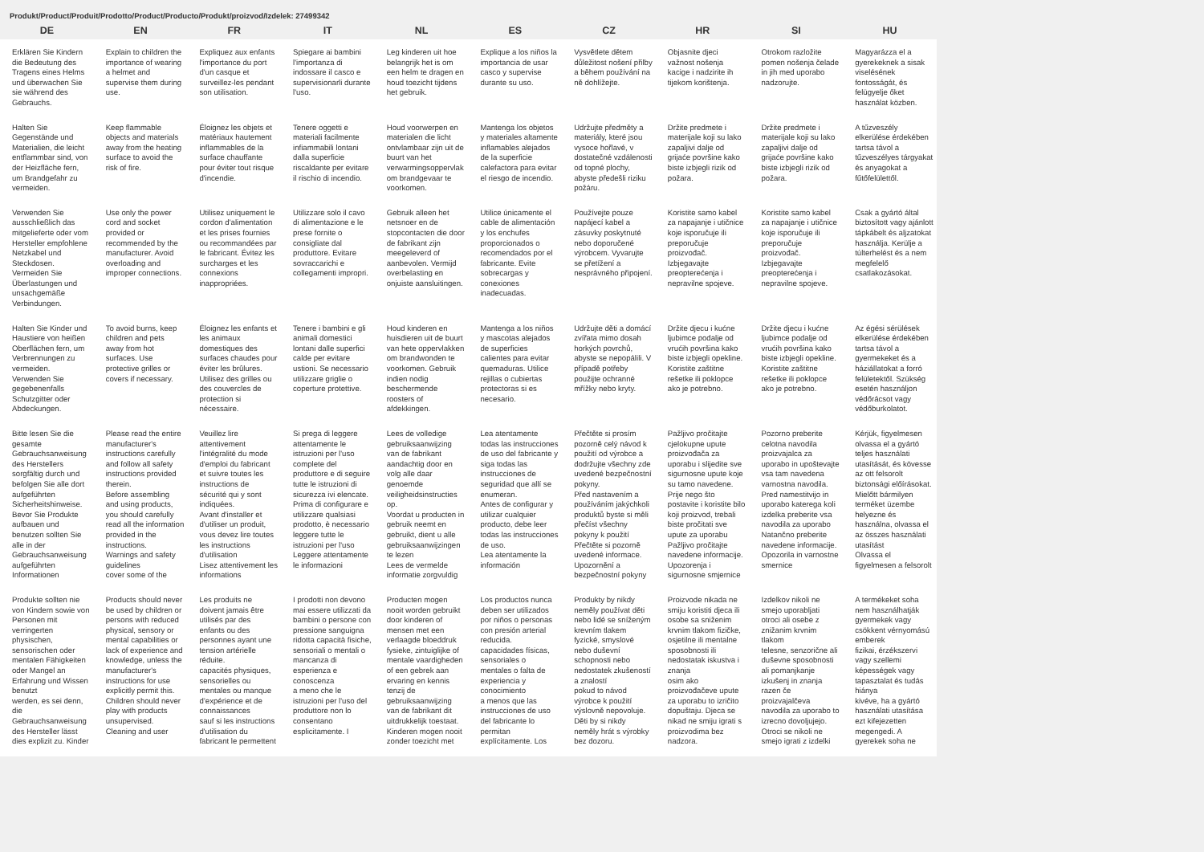Produkt/Product/Produit/Prodotto/Product/Producto/Produkt/proizvod/Izdelek: 27499342
| DE | EN | FR | IT | NL | ES | CZ | HR | SI | HU |
| --- | --- | --- | --- | --- | --- | --- | --- | --- | --- |
| Erklären Sie Kindern die Bedeutung des Tragens eines Helms und überwachen Sie sie während des Gebrauchs. | Explain to children the importance of wearing a helmet and supervise them during use. | Expliquez aux enfants l'importance du port d'un casque et surveillez-les pendant son utilisation. | Spiegare ai bambini l'importanza di indossare il casco e supervisionarli durante l'uso. | Leg kinderen uit hoe belangrijk het is om een helm te dragen en houd toezicht tijdens het gebruik. | Explique a los niños la importancia de usar casco y supervise durante su uso. | Vysvětlete dětem důležitost nošení přilby a během používání na ně dohlížejte. | Objasnite djeci važnost nošenja kacige i nadzirite ih tijekom korištenja. | Otrokom razložite pomen nošenja čelade in jih med uporabo nadzorujte. | Magyarázza el a gyerekeknek a sisak viselésének fontosságát, és felügyelje őket használat közben. |
| Halten Sie Gegenstände und Materialien, die leicht entflammbar sind, von der Heizfläche fern, um Brandgefahr zu vermeiden. | Keep flammable objects and materials away from the heating surface to avoid the risk of fire. | Éloignez les objets et matériaux hautement inflammables de la surface chauffante pour éviter tout risque d'incendie. | Tenere oggetti e materiali facilmente infiammabili lontani dalla superficie riscaldante per evitare il rischio di incendio. | Houd voorwerpen en materialen die licht ontvlambaar zijn uit de buurt van het verwarmingsoppervlak om brandgevaar te voorkomen. | Mantenga los objetos y materiales altamente inflamables alejados de la superficie calefactora para evitar el riesgo de incendio. | Udržujte předměty a materiály, které jsou vysoce hořlavé, v dostatečné vzdálenosti od topné plochy, abyste předešli riziku požáru. | Držite predmete i materijale koji su lako zapaljivi dalje od grijaće površine kako biste izbjegli rizik od požara. | Držite predmete i materijale koji su lako zapaljivi dalje od grijaće površine kako biste izbjegli rizik od požara. | A tűzveszély elkerülése érdekében tartsa távol a tűzveszélyes tárgyakat és anyagokat a fűtőfelülettől. |
| Verwenden Sie ausschließlich das mitgelieferte oder vom Hersteller empfohlene Netzkabel und Steckdosen. Vermeiden Sie Überlastungen und unsachgemäße Verbindungen. | Use only the power cord and socket provided or recommended by the manufacturer. Avoid overloading and improper connections. | Utilisez uniquement le cordon d'alimentation et les prises fournies ou recommandées par le fabricant. Évitez les surcharges et les connexions inappropriées. | Utilizzare solo il cavo di alimentazione e le prese fornite o consigliate dal produttore. Evitare sovraccarichi e collegamenti impropri. | Gebruik alleen het netsnoer en de stopcontacten die door de fabrikant zijn meegeleverd of aanbevolen. Vermijd overbelasting en onjuiste aansluitingen. | Utilice únicamente el cable de alimentación y los enchufes proporcionados o recomendados por el fabricante. Evite sobrecargas y conexiones inadecuadas. | Používejte pouze napájecí kabel a zásuvky poskytnuté nebo doporučené výrobcem. Vyvarujte se přetížení a nesprávného připojení. | Koristite samo kabel za napajanje i utičnice koje isporučuje ili preporučuje proizvođač. Izbjegavajte preopterećenja i nepravilne spojeve. | Koristite samo kabel za napajanje i utičnice koje isporučuje ili preporučuje proizvođač. Izbjegavajte preopterećenja i nepravilne spojeve. | Csak a gyártó által biztosított vagy ajánlott tápkábelt és aljzatokat használja. Kerülje a túlterhelést és a nem megfelelő csatlakozásokat. |
| Halten Sie Kinder und Haustiere von heißen Oberflächen fern, um Verbrennungen zu vermeiden. Verwenden Sie gegebenenfalls Schutzgitter oder Abdeckungen. | To avoid burns, keep children and pets away from hot surfaces. Use protective grilles or covers if necessary. | Éloignez les enfants et les animaux domestiques des surfaces chaudes pour éviter les brûlures. Utilisez des grilles ou des couvercles de protection si nécessaire. | Tenere i bambini e gli animali domestici lontani dalle superfici calde per evitare ustioni. Se necessario utilizzare griglie o coperture protettive. | Houd kinderen en huisdieren uit de buurt van hete oppervlakken om brandwonden te voorkomen. Gebruik indien nodig beschermende roosters of afdekkingen. | Mantenga a los niños y mascotas alejados de superficies calientes para evitar quemaduras. Utilice rejillas o cubiertas protectoras si es necesario. | Udržujte děti a domácí zvířata mimo dosah horkých povrchů, abyste se nepopálili. V případě potřeby použijte ochranné mřížky nebo kryty. | Držite djecu i kućne ljubimce podalje od vrućih površina kako biste izbjegli opekline. Koristite zaštitne rešetke ili poklopce ako je potrebno. | Držite djecu i kućne ljubimce podalje od vrućih površina kako biste izbjegli opekline. Koristite zaštitne rešetke ili poklopce ako je potrebno. | Az égési sérülések elkerülése érdekében tartsa távol a gyermekeket és a háziállatokat a forró felületektől. Szükség esetén használjon védőrácsot vagy védőburkolatot. |
| Bitte lesen Sie die gesamte Gebrauchsanweisung des Herstellers sorgfältig durch und befolgen Sie alle dort aufgeführten Sicherheitshinweise. Bevor Sie Produkte aufbauen und benutzen sollten Sie alle in der Gebrauchsanweisung aufgeführten Informationen | Please read the entire manufacturer's instructions carefully and follow all safety instructions provided therein. Before assembling and using products, you should carefully read all the information provided in the instructions. Warnings and safety guidelines cover some of the | Veuillez lire attentivement l'intégralité du mode d'emploi du fabricant et suivre toutes les instructions de sécurité qui y sont indiquées. Avant d'installer et d'utiliser un produit, vous devez lire toutes les instructions d'utilisation Lisez attentivement les informations | Si prega di leggere attentamente le istruzioni per l'uso complete del produttore e di seguire tutte le istruzioni di sicurezza ivi elencate. Prima di configurare e utilizzare qualsiasi prodotto, è necessario leggere tutte le istruzioni per l'uso Leggere attentamente le informazioni | Lees de volledige gebruiksaanwijzing van de fabrikant aandachtig door en volg alle daar genoemde veiligheidsinstructies op. Voordat u producten in gebruik neemt en gebruikt, dient u alle gebruiksaanwijzingen te lezen Lees de vermelde informatie zorgvuldig | Lea atentamente todas las instrucciones de uso del fabricante y siga todas las instrucciones de seguridad que allí se enumeran. Antes de configurar y utilizar cualquier producto, debe leer todas las instrucciones de uso. Lea atentamente la información | Přečtěte si prosím pozorně celý návod k použití od výrobce a dodržujte všechny zde uvedené bezpečnostní pokyny. Před nastavením a používáním jakýchkoli produktů byste si měli přečíst všechny pokyny k použití Přečtěte si pozorně uvedené informace. Upozornění a bezpečnostní pokyny | Pažljivo pročitajte cjelokupne upute proizvođača za uporabu i slijedite sve sigurnosne upute koje su tamo navedene. Prije nego što postavite i koristite bilo koji proizvod, trebali biste pročitati sve upute za uporabu Pažljivo pročitajte navedene informacije. Upozorenja i sigurnosne smjernice | Pozorno preberite celotna navodila proizvajalca za uporabo in upoštevajte vsa tam navedena varnostna navodila. Pred namestitvijo in uporabo katerega koli izdelka preberite vsa navodila za uporabo Natančno preberite navedene informacije. Opozorila in varnostne smernice | Kérjük, figyelmesen olvassa el a gyártó teljes használati utasítását, és kövesse az ott felsorolt biztonsági előírásokat. Mielőtt bármilyen terméket üzembe helyezne és használna, olvassa el az összes használati utasítást Olvassa el figyelmesen a felsorolt |
| Produkte sollten nie von Kindern sowie von Personen mit verringerten physischen, sensorischen oder mentalen Fähigkeiten oder Mangel an Erfahrung und Wissen benutzt werden, es sei denn, die Gebrauchsanweisung des Hersteller lässt dies explizit zu. Kinder | Products should never be used by children or persons with reduced physical, sensory or mental capabilities or lack of experience and knowledge, unless the manufacturer's instructions for use explicitly permit this. Children should never play with products unsupervised. Cleaning and user | Les produits ne doivent jamais être utilisés par des enfants ou des personnes ayant une tension artérielle réduite. capacités physiques, sensorielles ou mentales ou manque d’expérience et de connaissances sauf si les instructions d'utilisation du fabricant le permettent | I prodotti non devono mai essere utilizzati da bambini o persone con pressione sanguigna ridotta capacità fisiche, sensoriali o mentali o mancanza di esperienza e conoscenza a meno che le istruzioni per l'uso del produttore non lo consentano esplicitamente. I | Producten mogen nooit worden gebruikt door kinderen of mensen met een verlaagde bloeddruk fysieke, zintuiglijke of mentale vaardigheden of een gebrek aan ervaring en kennis tenzij de gebruiksaanwijzing van de fabrikant dit uitdrukkelijk toestaat. Kinderen mogen nooit zonder toezicht met | Los productos nunca deben ser utilizados por niños o personas con presión arterial reducida. capacidades físicas, sensoriales o mentales o falta de experiencia y conocimiento a menos que las instrucciones de uso del fabricante lo permitan explícitamente. Los | Produkty by nikdy neměly používat děti nebo lidé se sníženým krevním tlakem fyzické, smyslové nebo duševní schopnosti nebo nedostatek zkušeností a znalostí pokud to návod výrobce k použití výslovně nepovoluje. Děti by si nikdy neměly hrát s výrobky bez dozoru. | Proizvode nikada ne smiju koristiti djeca ili osobe sa sniženim krvnim tlakom fizičke, osjetilne ili mentalne sposobnosti ili nedostatak iskustva i znanja osim ako proizvođačeve upute za uporabu to izričito dopuštaju. Djeca se nikad ne smiju igrati s proizvodima bez nadzora. | Izdelkov nikoli ne smejo uporabljati otroci ali osebe z znižanim krvnim tlakom telesne, senzorične ali duševne sposobnosti ali pomanjkanje izkušenj in znanja razen če proizvajalčeva navodila za uporabo to izrecno dovoljujejo. Otroci se nikoli ne smejo igrati z izdelki | A termékeket soha nem használhatják gyermekek vagy csökkent vérnyomású emberek fizikai, érzékszervi vagy szellemi képességek vagy tapasztalat és tudás hiánya kivéve, ha a gyártó használati utasítása ezt kifejezetten megengedi. A gyerekek soha ne |